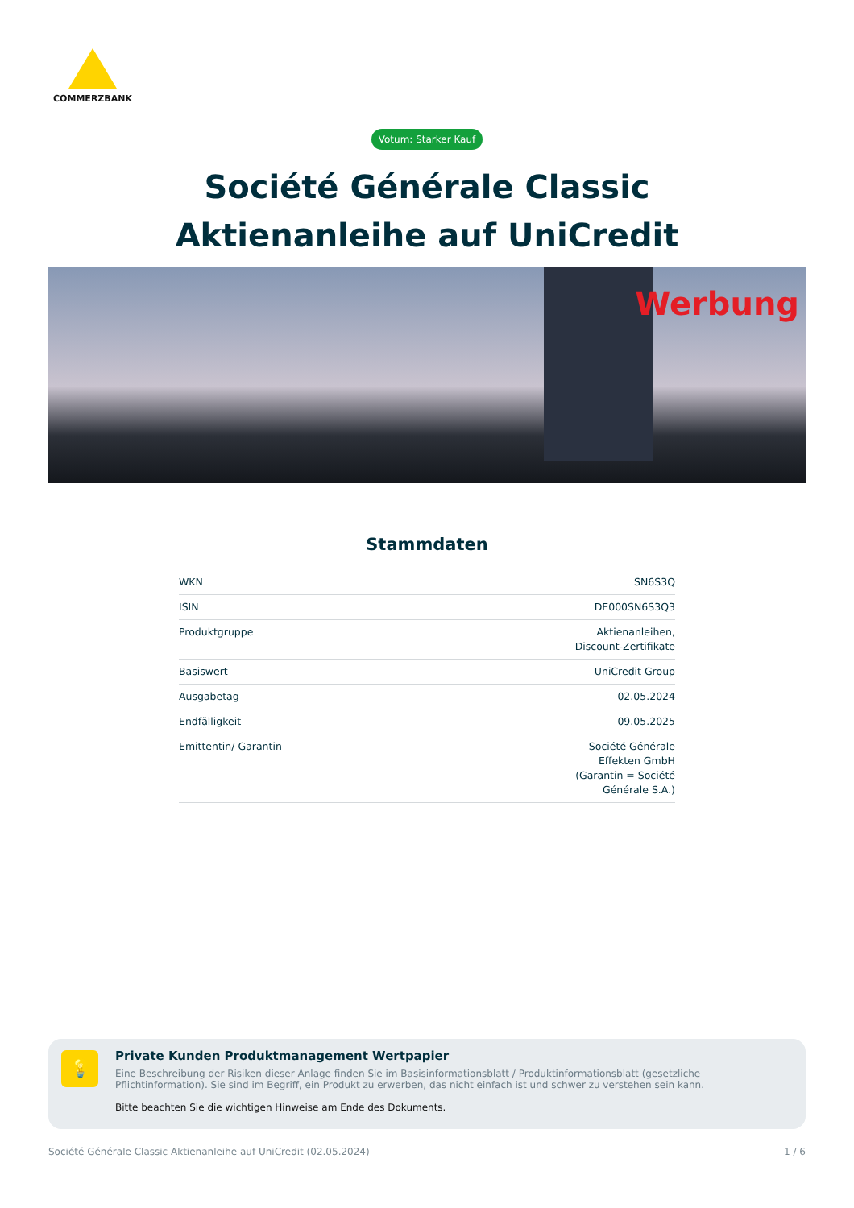COMMERZBANK
Votum: Starker Kauf
Société Générale Classic
Aktienanleihe auf UniCredit
Werbung
Stammdaten
| WKN | SN6S3Q |
| ISIN | DE000SN6S3Q3 |
| Produktgruppe | Aktienanleihen, Discount-Zertifikate |
| Basiswert | UniCredit Group |
| Ausgabetag | 02.05.2024 |
| Endfälligkeit | 09.05.2025 |
| Emittentin/ Garantin | Société Générale Effekten GmbH (Garantin = Société Générale S.A.) |
💡
Private Kunden Produktmanagement Wertpapier
Eine Beschreibung der Risiken dieser Anlage finden Sie im Basisinformationsblatt / Produktinformationsblatt (gesetzliche Pflichtinformation). Sie sind im Begriff, ein Produkt zu erwerben, das nicht einfach ist und schwer zu verstehen sein kann.
Bitte beachten Sie die wichtigen Hinweise am Ende des Dokuments.
Société Générale Classic Aktienanleihe auf UniCredit (02.05.2024) 1 / 6